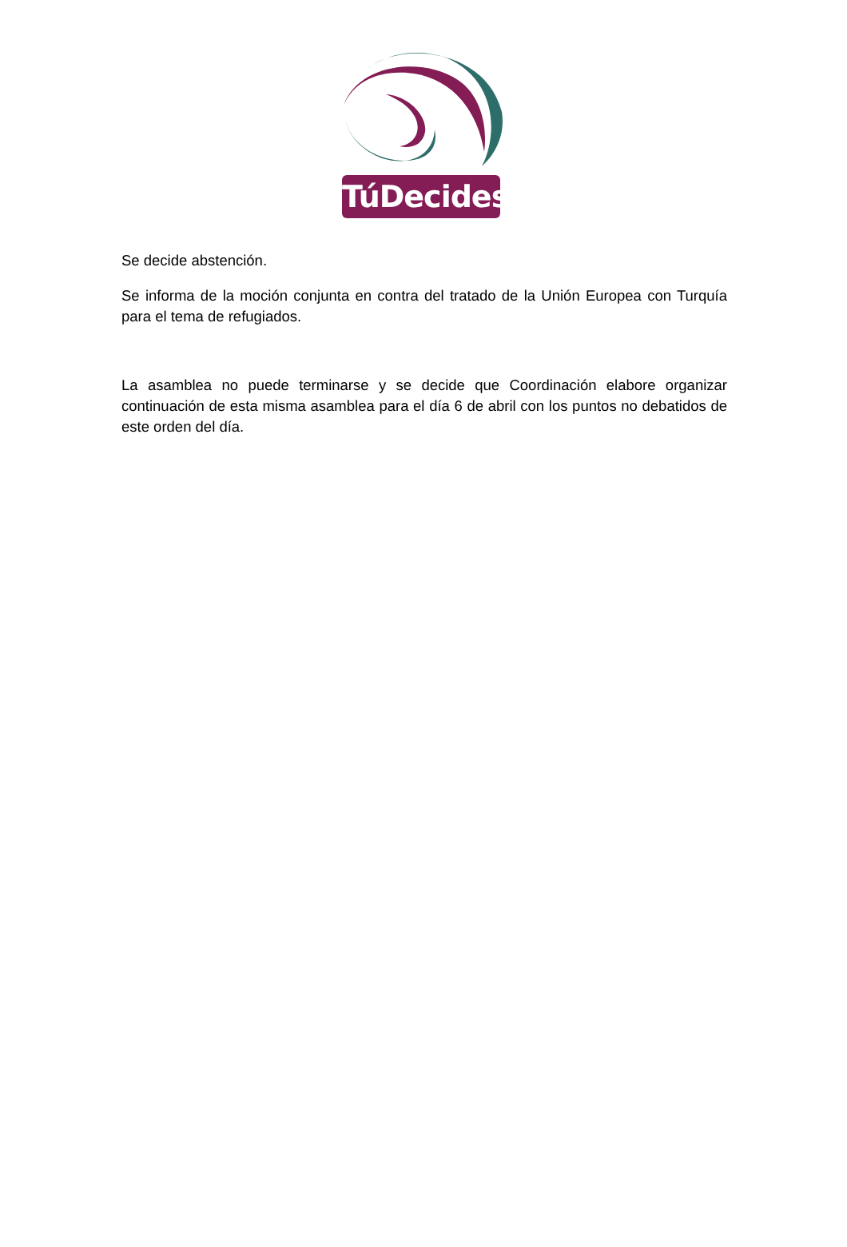TúDecides
Se decide abstención.
Se informa de la moción conjunta en contra del tratado de la Unión Europea con Turquía para el tema de refugiados.
La asamblea no puede terminarse y se decide que Coordinación elabore organizar continuación de esta misma asamblea para el día 6 de abril con los puntos no debatidos de este orden del día.